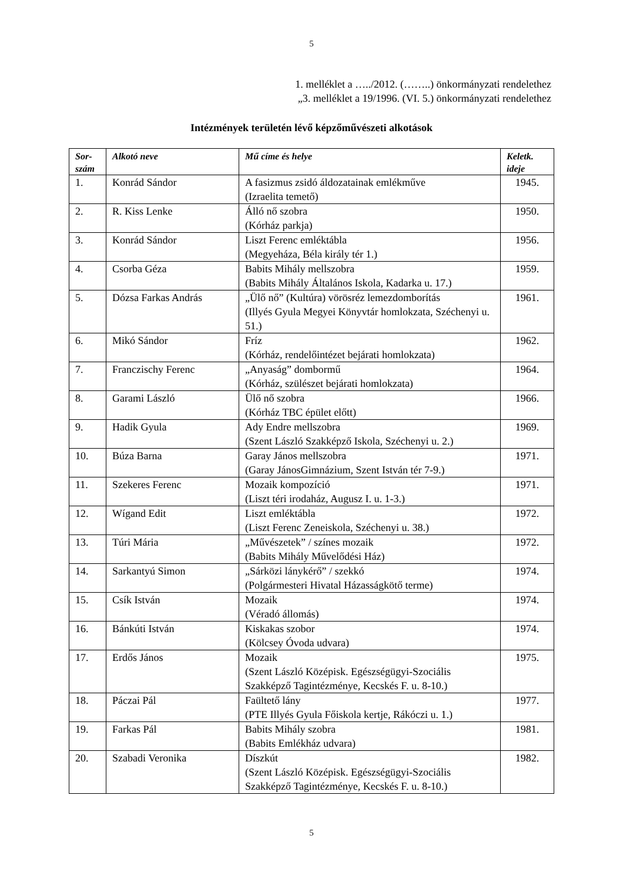5
1. melléklet a …../2012. (……..) önkormányzati rendelethez
„3. melléklet a 19/1996. (VI. 5.) önkormányzati rendelethez
Intézmények területén lévő képzőművészeti alkotások
| Sor- szám | Alkotó neve | Mű címe és helye | Keletk. ideje |
| --- | --- | --- | --- |
| 1. | Konrád Sándor | A fasizmus zsidó áldozatainak emlékműve (Izraelita temető) | 1945. |
| 2. | R. Kiss Lenke | Álló nő szobra (Kórház parkja) | 1950. |
| 3. | Konrád Sándor | Liszt Ferenc emléktábla (Megyeháza, Béla király tér 1.) | 1956. |
| 4. | Csorba Géza | Babits Mihály mellszobra (Babits Mihály Általános Iskola, Kadarka u. 17.) | 1959. |
| 5. | Dózsa Farkas András | „Ülő nő” (Kultúra) vörösréz lemezdomborítás (Illyés Gyula Megyei Könyvtár homlokzata, Széchenyi u. 51.) | 1961. |
| 6. | Mikó Sándor | Fríz (Kórház, rendelőintézet bejárati homlokzata) | 1962. |
| 7. | Franczischy Ferenc | „Anyaság” dombormű (Kórház, szülészet bejárati homlokzata) | 1964. |
| 8. | Garami László | Ülő nő szobra (Kórház TBC épület előtt) | 1966. |
| 9. | Hadik Gyula | Ady Endre mellszobra (Szent László Szakképző Iskola, Széchenyi u. 2.) | 1969. |
| 10. | Búza Barna | Garay János mellszobra (Garay JánosGimnázium, Szent István tér 7-9.) | 1971. |
| 11. | Szekeres Ferenc | Mozaik kompozíció (Liszt téri irodaház, Augusz I. u. 1-3.) | 1971. |
| 12. | Wígand Edit | Liszt emléktábla (Liszt Ferenc Zeneiskola, Széchenyi u. 38.) | 1972. |
| 13. | Túri Mária | „Művészetek” / színes mozaik (Babits Mihály Művelődési Ház) | 1972. |
| 14. | Sarkantyú Simon | „Sárközi lánykérő” / szekkó (Polgármesteri Hivatal Házasságkötő terme) | 1974. |
| 15. | Csík István | Mozaik (Véradó állomás) | 1974. |
| 16. | Bánkúti István | Kiskakas szobor (Kölcsey Óvoda udvara) | 1974. |
| 17. | Erdős János | Mozaik (Szent László Középisk. Egészségügyi-Szociális Szakképző Tagintézménye, Kecskés F. u. 8-10.) | 1975. |
| 18. | Páczai Pál | Faültető lány (PTE Illyés Gyula Főiskola kertje, Rákóczi u. 1.) | 1977. |
| 19. | Farkas Pál | Babits Mihály szobra (Babits Emlékház udvara) | 1981. |
| 20. | Szabadi Veronika | Díszkút (Szent László Középisk. Egészségügyi-Szociális Szakképző Tagintézménye, Kecskés F. u. 8-10.) | 1982. |
5